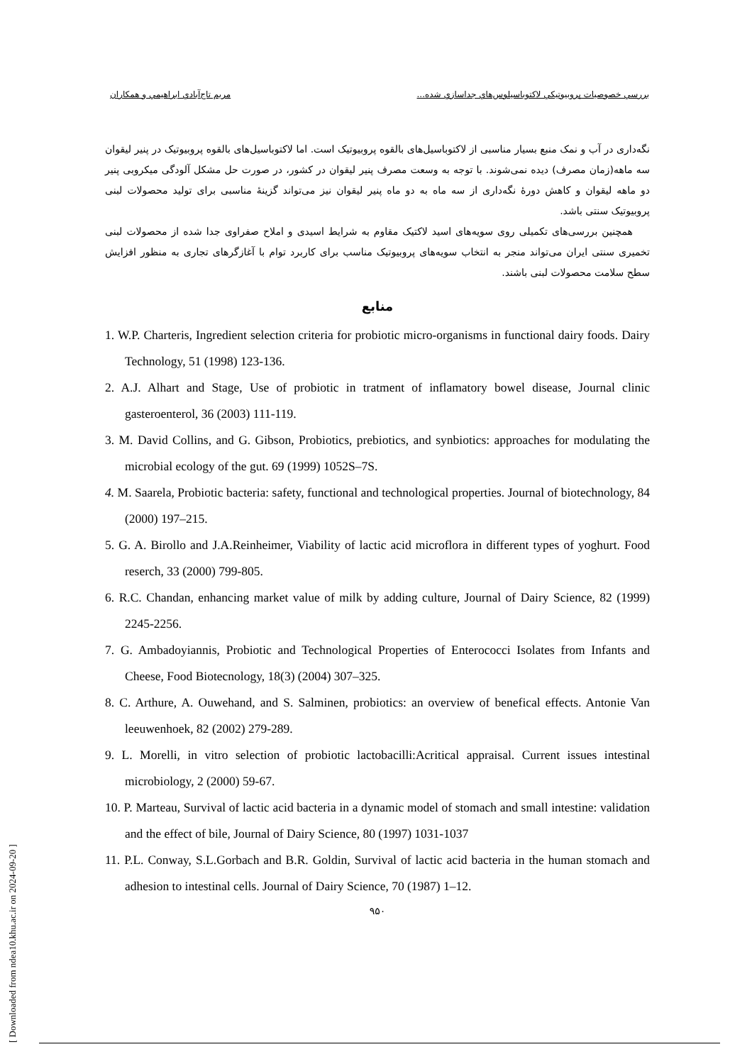بررسي خصوصيات پروبيوتيكي لاكتوباسيلوس‌هاي جداسازي شده... مريم تاج‌آبادي ابراهيمي و همكاران
نگه‌داری در آب و نمک منبع بسیار مناسبی از لاکتوباسیل‌های بالقوه پروبیوتیک است. اما لاکتوباسیل‌های بالقوه پروبیوتیک در پنیر لیقوان سه ماهه(زمان مصرف) دیده نمی‌شوند. با توجه به وسعت مصرف پنیر لیقوان در کشور، در صورت حل مشکل آلودگی میکروبی پنیر دو ماهه لیقوان و کاهش دورهٔ نگه‌داری از سه ماه به دو ماه پنیر لیقوان نیز می‌تواند گزینهٔ مناسبی برای تولید محصولات لبنی پروبیوتیک سنتی باشد.
همچنین بررسی‌های تکمیلی روی سویه‌های اسید لاکتیک مقاوم به شرایط اسیدی و املاح صفراوی جدا شده از محصولات لبنی تخمیری سنتی ایران می‌تواند منجر به انتخاب سویه‌های پروبیوتیک مناسب برای کاربرد توام با آغازگرهای تجاری به منظور افزایش سطح سلامت محصولات لبنی باشند.
منابع
1. W.P. Charteris, Ingredient selection criteria for probiotic micro-organisms in functional dairy foods. Dairy Technology, 51 (1998) 123-136.
2. A.J. Alhart and Stage, Use of probiotic in tratment of inflamatory bowel disease, Journal clinic gasteroenterol, 36 (2003) 111-119.
3. M. David Collins, and G. Gibson, Probiotics, prebiotics, and synbiotics: approaches for modulating the microbial ecology of the gut. 69 (1999) 1052S–7S.
4. M. Saarela, Probiotic bacteria: safety, functional and technological properties. Journal of biotechnology, 84 (2000) 197–215.
5. G. A. Birollo and J.A.Reinheimer, Viability of lactic acid microflora in different types of yoghurt. Food reserch, 33 (2000) 799-805.
6. R.C. Chandan, enhancing market value of milk by adding culture, Journal of Dairy Science, 82 (1999) 2245-2256.
7. G. Ambadoyiannis, Probiotic and Technological Properties of Enterococci Isolates from Infants and Cheese, Food Biotecnology, 18(3) (2004) 307–325.
8. C. Arthure, A. Ouwehand, and S. Salminen, probiotics: an overview of benefical effects. Antonie Van leeuwenhoek, 82 (2002) 279-289.
9. L. Morelli, in vitro selection of probiotic lactobacilli:Acritical appraisal. Current issues intestinal microbiology, 2 (2000) 59-67.
10. P. Marteau, Survival of lactic acid bacteria in a dynamic model of stomach and small intestine: validation and the effect of bile, Journal of Dairy Science, 80 (1997) 1031-1037
11. P.L. Conway, S.L.Gorbach and B.R. Goldin, Survival of lactic acid bacteria in the human stomach and adhesion to intestinal cells. Journal of Dairy Science, 70 (1987) 1–12.
۹۵۰
[ Downloaded from ndea10.khu.ac.ir on 2024-09-20 ]